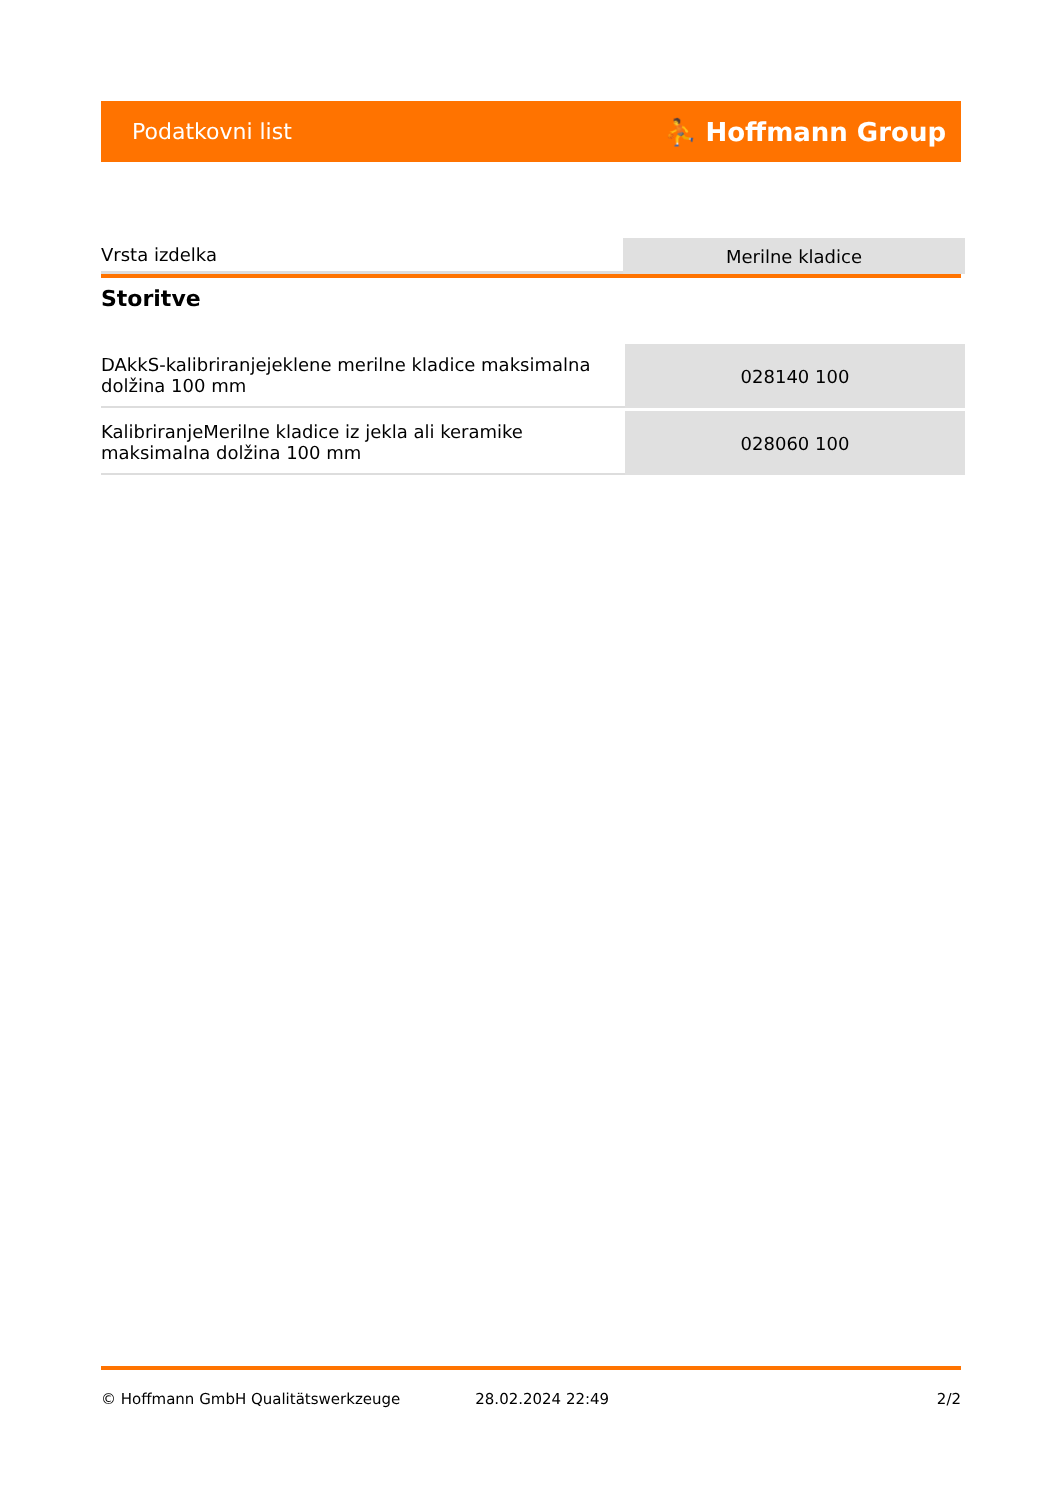Podatkovni list ⛹ Hoffmann Group
| Vrsta izdelka | Merilne kladice |
Storitve
| DAkkS-kalibriranjejeklene merilne kladice maksimalna dolžina 100 mm | 028140 100 |
| KalibriranjeMerilne kladice iz jekla ali keramike maksimalna dolžina 100 mm | 028060 100 |
© Hoffmann GmbH Qualitätswerkzeuge 28.02.2024 22:49 2/2